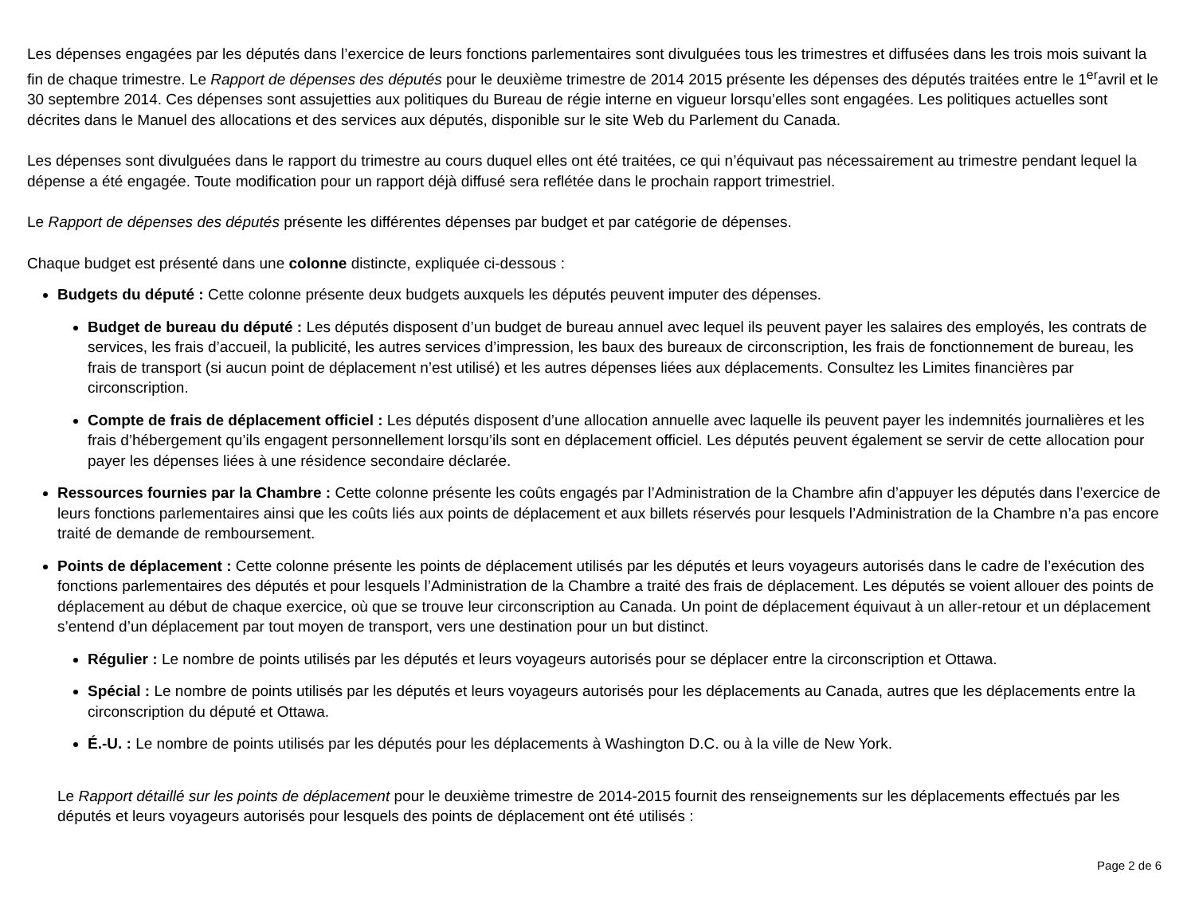Les dépenses engagées par les députés dans l’exercice de leurs fonctions parlementaires sont divulguées tous les trimestres et diffusées dans les trois mois suivant la fin de chaque trimestre. Le Rapport de dépenses des députés pour le deuxième trimestre de 2014 2015 présente les dépenses des députés traitées entre le 1<sup>er</sup>avril et le 30 septembre 2014. Ces dépenses sont assujetties aux politiques du Bureau de régie interne en vigueur lorsqu’elles sont engagées. Les politiques actuelles sont décrites dans le Manuel des allocations et des services aux députés, disponible sur le site Web du Parlement du Canada.
Les dépenses sont divulguées dans le rapport du trimestre au cours duquel elles ont été traitées, ce qui n’équivaut pas nécessairement au trimestre pendant lequel la dépense a été engagée. Toute modification pour un rapport déjà diffusé sera reflétée dans le prochain rapport trimestriel.
Le Rapport de dépenses des députés présente les différentes dépenses par budget et par catégorie de dépenses.
Chaque budget est présenté dans une colonne distincte, expliquée ci-dessous :
Budgets du député : Cette colonne présente deux budgets auxquels les députés peuvent imputer des dépenses.
Budget de bureau du député : Les députés disposent d’un budget de bureau annuel avec lequel ils peuvent payer les salaires des employés, les contrats de services, les frais d’accueil, la publicité, les autres services d’impression, les baux des bureaux de circonscription, les frais de fonctionnement de bureau, les frais de transport (si aucun point de déplacement n’est utilisé) et les autres dépenses liées aux déplacements. Consultez les Limites financières par circonscription.
Compte de frais de déplacement officiel : Les députés disposent d’une allocation annuelle avec laquelle ils peuvent payer les indemnités journalières et les frais d’hébergement qu’ils engagent personnellement lorsqu’ils sont en déplacement officiel. Les députés peuvent également se servir de cette allocation pour payer les dépenses liées à une résidence secondaire déclarée.
Ressources fournies par la Chambre : Cette colonne présente les coûts engagés par l’Administration de la Chambre afin d’appuyer les députés dans l’exercice de leurs fonctions parlementaires ainsi que les coûts liés aux points de déplacement et aux billets réservés pour lesquels l’Administration de la Chambre n’a pas encore traité de demande de remboursement.
Points de déplacement : Cette colonne présente les points de déplacement utilisés par les députés et leurs voyageurs autorisés dans le cadre de l’exécution des fonctions parlementaires des députés et pour lesquels l’Administration de la Chambre a traité des frais de déplacement. Les députés se voient allouer des points de déplacement au début de chaque exercice, où que se trouve leur circonscription au Canada. Un point de déplacement équivaut à un aller-retour et un déplacement s’entend d’un déplacement par tout moyen de transport, vers une destination pour un but distinct.
Régulier : Le nombre de points utilisés par les députés et leurs voyageurs autorisés pour se déplacer entre la circonscription et Ottawa.
Spécial : Le nombre de points utilisés par les députés et leurs voyageurs autorisés pour les déplacements au Canada, autres que les déplacements entre la circonscription du député et Ottawa.
É.-U. : Le nombre de points utilisés par les députés pour les déplacements à Washington D.C. ou à la ville de New York.
Le Rapport détaillé sur les points de déplacement pour le deuxième trimestre de 2014-2015 fournit des renseignements sur les déplacements effectués par les députés et leurs voyageurs autorisés pour lesquels des points de déplacement ont été utilisés :
Page 2 de 6